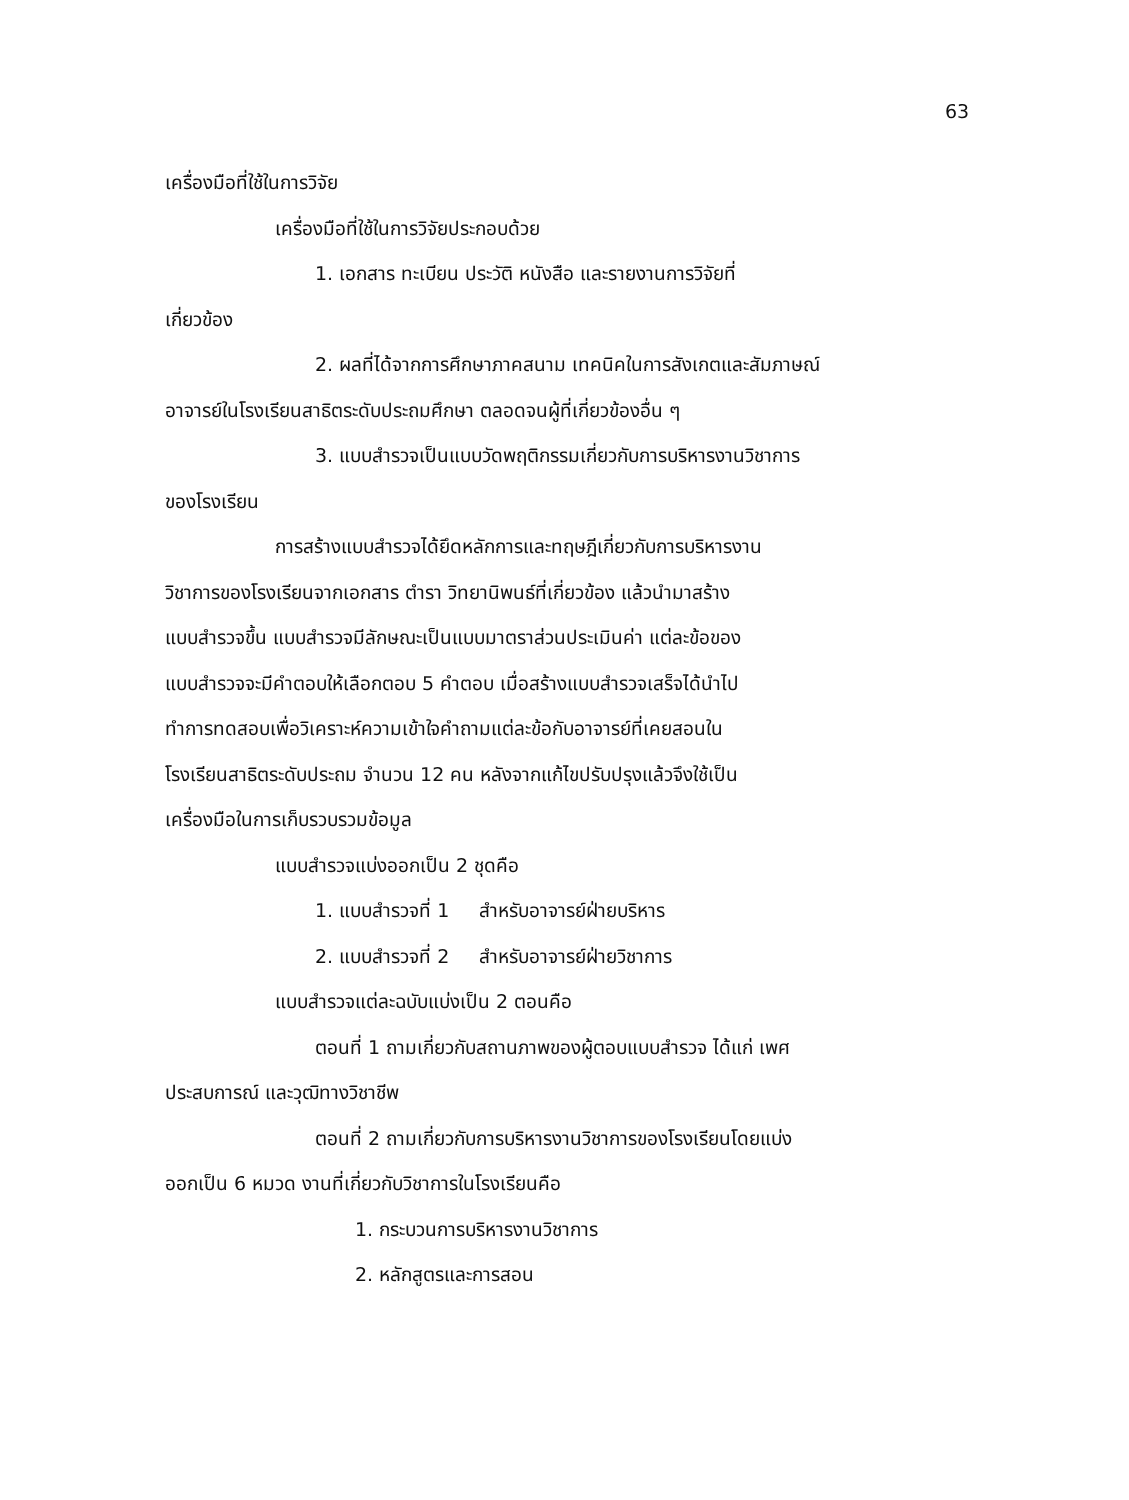63
เครื่องมือที่ใช้ในการวิจัย
เครื่องมือที่ใช้ในการวิจัยประกอบด้วย
1. เอกสาร ทะเบียน ประวัติ หนังสือ และรายงานการวิจัยที่
เกี่ยวข้อง
2. ผลที่ได้จากการศึกษาภาคสนาม เทคนิคในการสังเกตและสัมภาษณ์
อาจารย์ในโรงเรียนสาธิตระดับประถมศึกษา ตลอดจนผู้ที่เกี่ยวข้องอื่น ๆ
3. แบบสำรวจเป็นแบบวัดพฤติกรรมเกี่ยวกับการบริหารงานวิชาการ
ของโรงเรียน
การสร้างแบบสำรวจได้ยึดหลักการและทฤษฎีเกี่ยวกับการบริหารงาน
วิชาการของโรงเรียนจากเอกสาร ตำรา วิทยานิพนธ์ที่เกี่ยวข้อง แล้วนำมาสร้าง
แบบสำรวจขึ้น แบบสำรวจมีลักษณะเป็นแบบมาตราส่วนประเมินค่า แต่ละข้อของ
แบบสำรวจจะมีคำตอบให้เลือกตอบ 5 คำตอบ เมื่อสร้างแบบสำรวจเสร็จได้นำไป
ทำการทดสอบเพื่อวิเคราะห์ความเข้าใจคำถามแต่ละข้อกับอาจารย์ที่เคยสอนใน
โรงเรียนสาธิตระดับประถม จำนวน 12 คน หลังจากแก้ไขปรับปรุงแล้วจึงใช้เป็น
เครื่องมือในการเก็บรวบรวมข้อมูล
แบบสำรวจแบ่งออกเป็น 2 ชุดคือ
1. แบบสำรวจที่ 1 สำหรับอาจารย์ฝ่ายบริหาร
2. แบบสำรวจที่ 2 สำหรับอาจารย์ฝ่ายวิชาการ
แบบสำรวจแต่ละฉบับแบ่งเป็น 2 ตอนคือ
ตอนที่ 1 ถามเกี่ยวกับสถานภาพของผู้ตอบแบบสำรวจ ได้แก่ เพศ
ประสบการณ์ และวุฒิทางวิชาชีพ
ตอนที่ 2 ถามเกี่ยวกับการบริหารงานวิชาการของโรงเรียนโดยแบ่ง
ออกเป็น 6 หมวด งานที่เกี่ยวกับวิชาการในโรงเรียนคือ
1. กระบวนการบริหารงานวิชาการ
2. หลักสูตรและการสอน